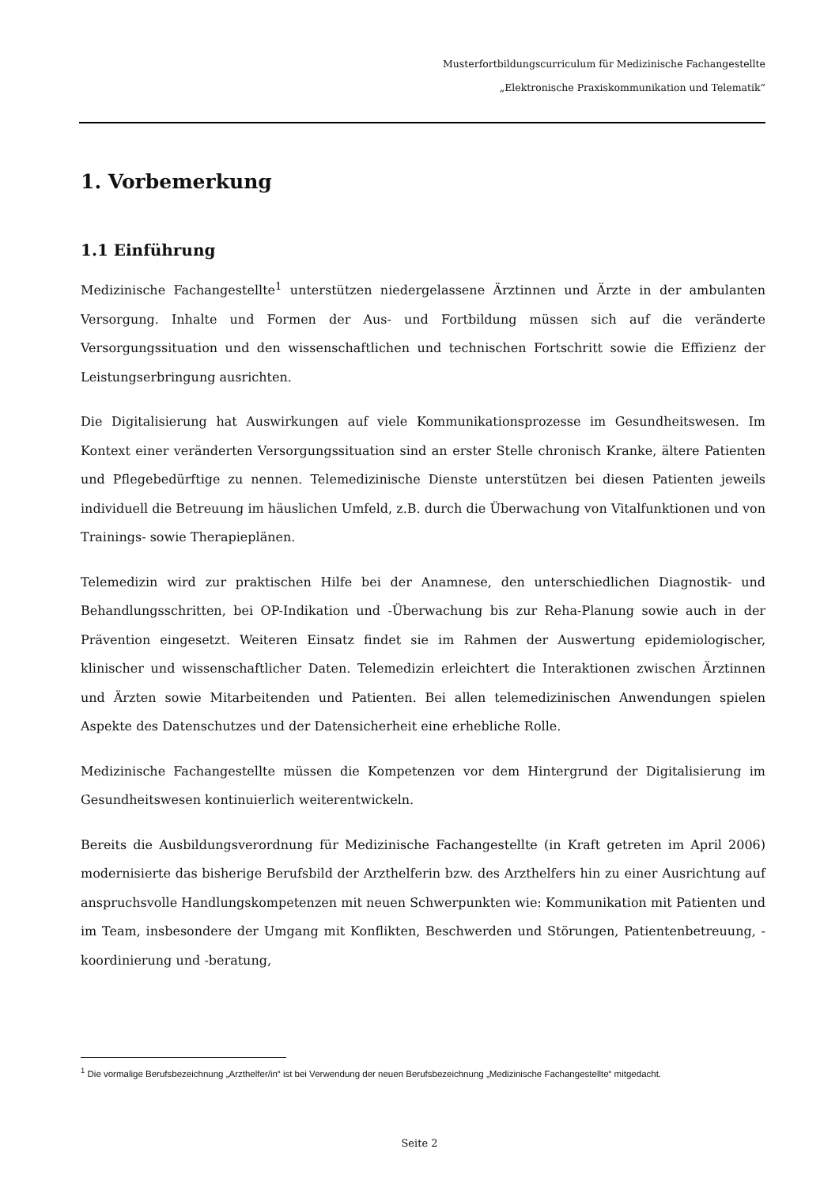Musterfortbildungscurriculum für Medizinische Fachangestellte
„Elektronische Praxiskommunikation und Telematik“
1. Vorbemerkung
1.1 Einführung
Medizinische Fachangestellte<sup>1</sup> unterstützen niedergelassene Ärztinnen und Ärzte in der ambulanten Versorgung. Inhalte und Formen der Aus- und Fortbildung müssen sich auf die veränderte Versorgungssituation und den wissenschaftlichen und technischen Fortschritt sowie die Effizienz der Leistungserbringung ausrichten.
Die Digitalisierung hat Auswirkungen auf viele Kommunikationsprozesse im Gesundheitswesen. Im Kontext einer veränderten Versorgungssituation sind an erster Stelle chronisch Kranke, ältere Patienten und Pflegebedürftige zu nennen. Telemedizinische Dienste unterstützen bei diesen Patienten jeweils individuell die Betreuung im häuslichen Umfeld, z.B. durch die Überwachung von Vitalfunktionen und von Trainings- sowie Therapieplänen.
Telemedizin wird zur praktischen Hilfe bei der Anamnese, den unterschiedlichen Diagnostik- und Behandlungsschritten, bei OP-Indikation und -Überwachung bis zur Reha-Planung sowie auch in der Prävention eingesetzt. Weiteren Einsatz findet sie im Rahmen der Auswertung epidemiologischer, klinischer und wissenschaftlicher Daten. Telemedizin erleichtert die Interaktionen zwischen Ärztinnen und Ärzten sowie Mitarbeitenden und Patienten. Bei allen telemedizinischen Anwendungen spielen Aspekte des Datenschutzes und der Datensicherheit eine erhebliche Rolle.
Medizinische Fachangestellte müssen die Kompetenzen vor dem Hintergrund der Digitalisierung im Gesundheitswesen kontinuierlich weiterentwickeln.
Bereits die Ausbildungsverordnung für Medizinische Fachangestellte (in Kraft getreten im April 2006) modernisierte das bisherige Berufsbild der Arzthelferin bzw. des Arzthelfers hin zu einer Ausrichtung auf anspruchsvolle Handlungskompetenzen mit neuen Schwerpunkten wie: Kommunikation mit Patienten und im Team, insbesondere der Umgang mit Konflikten, Beschwerden und Störungen, Patientenbetreuung, -koordinierung und -beratung,
<sup>1</sup> Die vormalige Berufsbezeichnung „Arzthelfer/in“ ist bei Verwendung der neuen Berufsbezeichnung „Medizinische Fachangestellte“ mitgedacht.
Seite 2